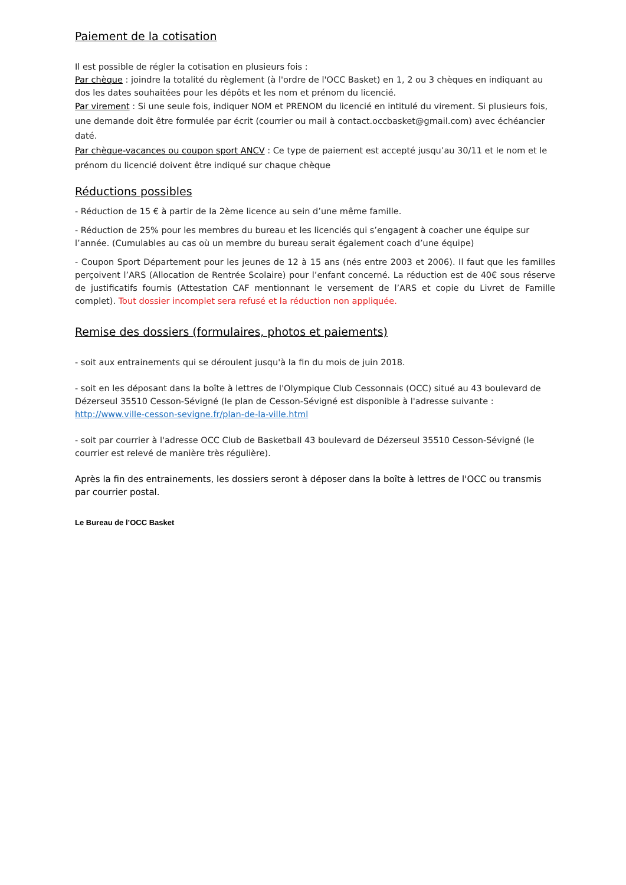Paiement de la cotisation
Il est possible de régler la cotisation en plusieurs fois :
Par chèque : joindre la totalité du règlement (à l'ordre de l'OCC Basket) en 1, 2 ou 3 chèques en indiquant au dos les dates souhaitées pour les dépôts et les nom et prénom du licencié.
Par virement : Si une seule fois, indiquer NOM et PRENOM du licencié en intitulé du virement. Si plusieurs fois, une demande doit être formulée par écrit (courrier ou mail à contact.occbasket@gmail.com) avec échéancier daté.
Par chèque-vacances ou coupon sport ANCV : Ce type de paiement est accepté jusqu’au 30/11 et le nom et le prénom du licencié doivent être indiqué sur chaque chèque
Réductions possibles
- Réduction de 15 € à partir de la 2ème licence au sein d’une même famille.
- Réduction de 25% pour les membres du bureau et les licenciés qui s’engagent à coacher une équipe sur l’année. (Cumulables au cas où un membre du bureau serait également coach d’une équipe)
- Coupon Sport Département pour les jeunes de 12 à 15 ans (nés entre 2003 et 2006). Il faut que les familles perçoivent l’ARS (Allocation de Rentrée Scolaire) pour l’enfant concerné. La réduction est de 40€ sous réserve de justificatifs fournis (Attestation CAF mentionnant le versement de l’ARS et copie du Livret de Famille complet). Tout dossier incomplet sera refusé et la réduction non appliquée.
Remise des dossiers (formulaires, photos et paiements)
- soit aux entrainements qui se déroulent jusqu'à la fin du mois de juin 2018.
- soit en les déposant dans la boîte à lettres de l'Olympique Club Cessonnais (OCC) situé au 43 boulevard de Dézerseul 35510 Cesson-Sévigné (le plan de Cesson-Sévigné est disponible à l'adresse suivante : http://www.ville-cesson-sevigne.fr/plan-de-la-ville.html
- soit par courrier à l'adresse OCC Club de Basketball 43 boulevard de Dézerseul 35510 Cesson-Sévigné (le courrier est relevé de manière très régulière).
Après la fin des entrainements, les dossiers seront à déposer dans la boîte à lettres de l'OCC ou transmis par courrier postal.
Le Bureau de l’OCC Basket